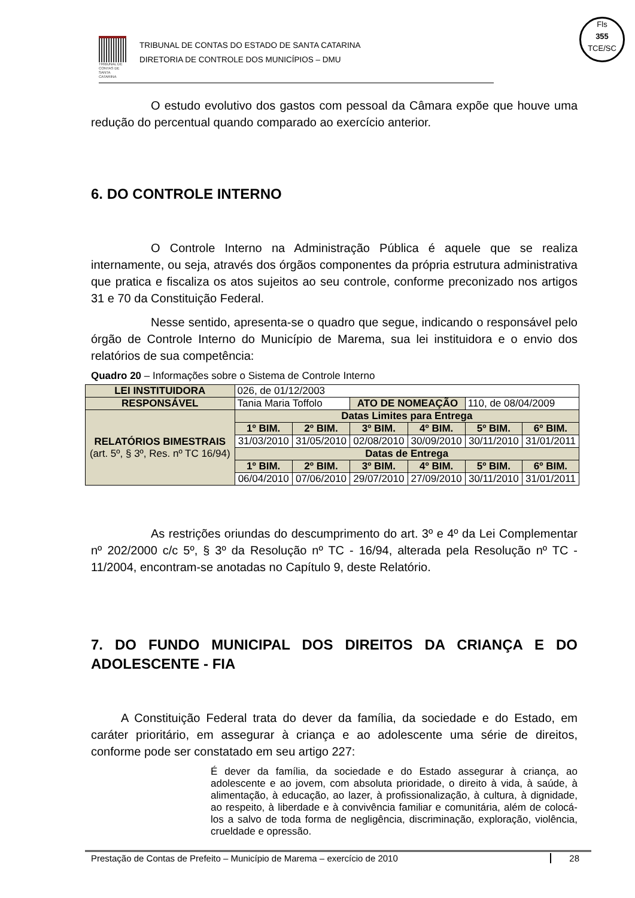TRIBUNAL DE CONTAS DE SANTA CATARINA
TRIBUNAL DE CONTAS DO ESTADO DE SANTA CATARINA
DIRETORIA DE CONTROLE DOS MUNICÍPIOS – DMU
Fls
355
TCE/SC
O estudo evolutivo dos gastos com pessoal da Câmara expõe que houve uma redução do percentual quando comparado ao exercício anterior.
6. DO CONTROLE INTERNO
O Controle Interno na Administração Pública é aquele que se realiza internamente, ou seja, através dos órgãos componentes da própria estrutura administrativa que pratica e fiscaliza os atos sujeitos ao seu controle, conforme preconizado nos artigos 31 e 70 da Constituição Federal.
Nesse sentido, apresenta-se o quadro que segue, indicando o responsável pelo órgão de Controle Interno do Município de Marema, sua lei instituidora e o envio dos relatórios de sua competência:
Quadro 20 – Informações sobre o Sistema de Controle Interno
| LEI INSTITUIDORA | 026, de 01/12/2003 | | | | | |
| RESPONSÁVEL | Tania Maria Toffolo | | ATO DE NOMEAÇÃO | | 110, de 08/04/2009 | |
| RELATÓRIOS BIMESTRAIS (art. 5º, § 3º, Res. nº TC 16/94) | Datas Limites para Entrega | | | | | |
| | 1º BIM. | 2º BIM. | 3º BIM. | 4º BIM. | 5º BIM. | 6º BIM. |
| | 31/03/2010 | 31/05/2010 | 02/08/2010 | 30/09/2010 | 30/11/2010 | 31/01/2011 |
| | Datas de Entrega | | | | | |
| | 1º BIM. | 2º BIM. | 3º BIM. | 4º BIM. | 5º BIM. | 6º BIM. |
| | 06/04/2010 | 07/06/2010 | 29/07/2010 | 27/09/2010 | 30/11/2010 | 31/01/2011 |
As restrições oriundas do descumprimento do art. 3º e 4º da Lei Complementar nº 202/2000 c/c 5º, § 3º da Resolução nº TC - 16/94, alterada pela Resolução nº TC - 11/2004, encontram-se anotadas no Capítulo 9, deste Relatório.
7. DO FUNDO MUNICIPAL DOS DIREITOS DA CRIANÇA E DO ADOLESCENTE - FIA
A Constituição Federal trata do dever da família, da sociedade e do Estado, em caráter prioritário, em assegurar à criança e ao adolescente uma série de direitos, conforme pode ser constatado em seu artigo 227:
É dever da família, da sociedade e do Estado assegurar à criança, ao adolescente e ao jovem, com absoluta prioridade, o direito à vida, à saúde, à alimentação, à educação, ao lazer, à profissionalização, à cultura, à dignidade, ao respeito, à liberdade e à convivência familiar e comunitária, além de colocá-los a salvo de toda forma de negligência, discriminação, exploração, violência, crueldade e opressão.
Prestação de Contas de Prefeito – Município de Marema – exercício de 2010 28